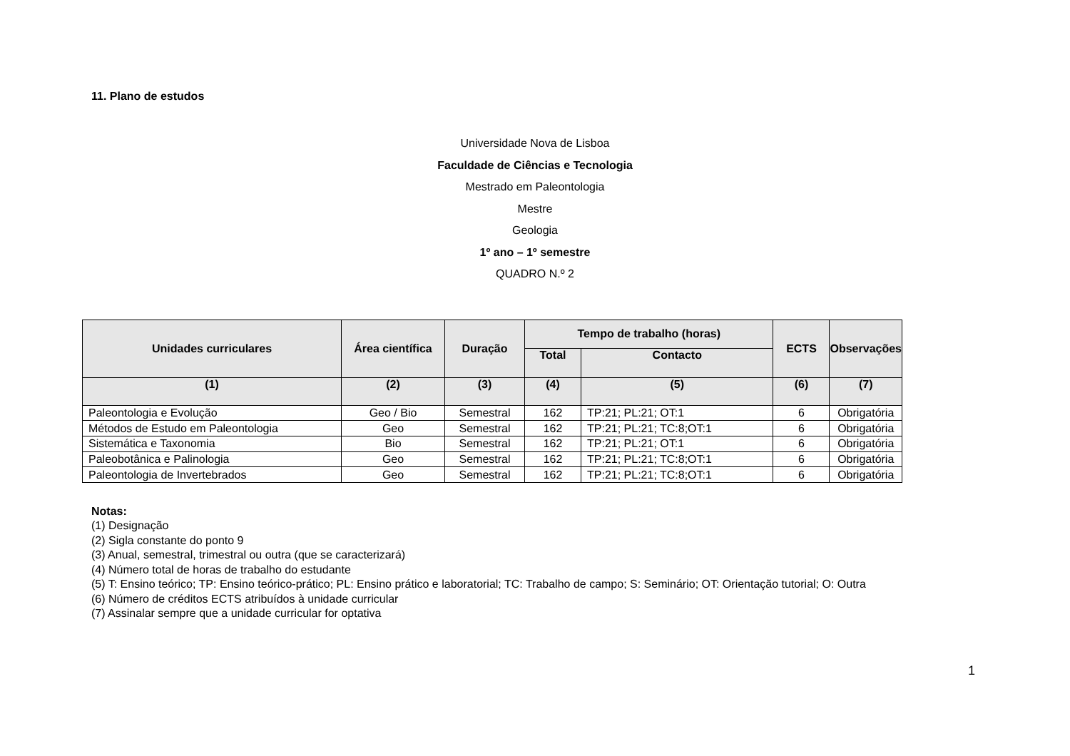11. Plano de estudos
Universidade Nova de Lisboa
Faculdade de Ciências e Tecnologia
Mestrado em Paleontologia
Mestre
Geologia
1º ano – 1º semestre
QUADRO N.º 2
| Unidades curriculares | Área científica | Duração | Tempo de trabalho (horas) | | ECTS | Observações |
| --- | --- | --- | --- | --- | --- | --- |
| | | | Total | Contacto | | |
| (1) | (2) | (3) | (4) | (5) | (6) | (7) |
| Paleontologia e Evolução | Geo / Bio | Semestral | 162 | TP:21; PL:21; OT:1 | 6 | Obrigatória |
| Métodos de Estudo em Paleontologia | Geo | Semestral | 162 | TP:21; PL:21; TC:8;OT:1 | 6 | Obrigatória |
| Sistemática e Taxonomia | Bio | Semestral | 162 | TP:21; PL:21; OT:1 | 6 | Obrigatória |
| Paleobotânica e Palinologia | Geo | Semestral | 162 | TP:21; PL:21; TC:8;OT:1 | 6 | Obrigatória |
| Paleontologia de Invertebrados | Geo | Semestral | 162 | TP:21; PL:21; TC:8;OT:1 | 6 | Obrigatória |
Notas:
(1) Designação
(2) Sigla constante do ponto 9
(3) Anual, semestral, trimestral ou outra (que se caracterizará)
(4) Número total de horas de trabalho do estudante
(5) T: Ensino teórico; TP: Ensino teórico-prático; PL: Ensino prático e laboratorial; TC: Trabalho de campo; S: Seminário; OT: Orientação tutorial; O: Outra
(6) Número de créditos ECTS atribuídos à unidade curricular
(7) Assinalar sempre que a unidade curricular for optativa
1